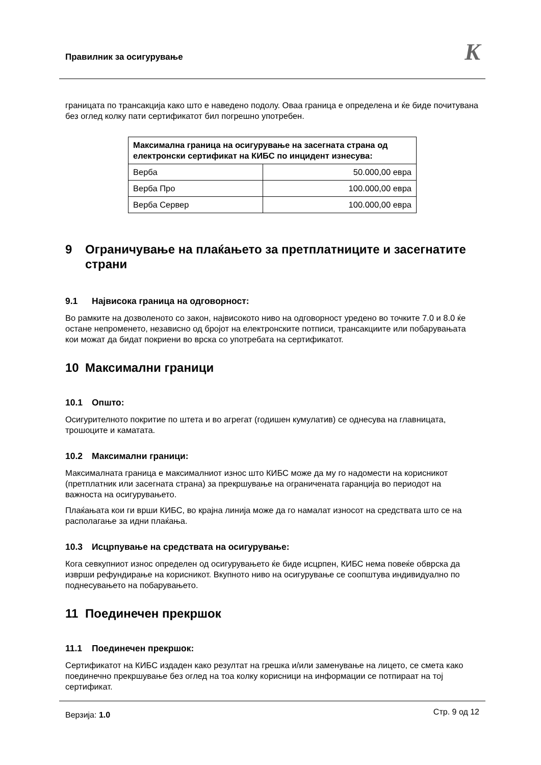Правилник за осигурување K
границата по трансакција како што е наведено подолу. Оваа граница е определена и ќе биде почитувана без оглед колку пати сертификатот бил погрешно употребен.
| Максимална граница на осигурување на засегната страна од електронски сертификат на КИБС по инцидент изнесува: | |
| --- | --- |
| Верба | 50.000,00 евра |
| Верба Про | 100.000,00 евра |
| Верба Сервер | 100.000,00 евра |
9 Ограничување на плаќањето за претплатниците и засегнатите страни
9.1 Највисока граница на одговорност:
Во рамките на дозволеното со закон, највисокото ниво на одговорност уредено во точките 7.0 и 8.0 ќе остане непроменето, независно од бројот на електронските потписи, трансакциите или побарувањата кои можат да бидат покриени во врска со употребата на сертификатот.
10 Максимални граници
10.1 Општо:
Осигурителното покритие по штета и во агрегат (годишен кумулатив) се однесува на главницата, трошоците и каматата.
10.2 Максимални граници:
Максималната граница е максималниот износ што КИБС може да му го надомести на корисникот (претплатник или засегната страна) за прекршување на ограничената гаранција во периодот на важноста на осигурувањето.
Плаќањата кои ги врши КИБС, во крајна линија може да го намалат износот на средствата што се на располагање за идни плаќања.
10.3 Исцрпување на средствата на осигурување:
Кога севкупниот износ определен од осигурувањето ќе биде исцрпен, КИБС нема повеќе обврска да изврши рефундирање на корисникот. Вкупното ниво на осигурување се соопштува индивидуално по поднесувањето на побарувањето.
11 Поединечен прекршок
11.1 Поединечен прекршок:
Сертификатот на КИБС издаден како резултат на грешка и/или заменување на лицето, се смета како поединечно прекршување без оглед на тоа колку корисници на информации се потпираат на тој сертификат.
Верзија: 1.0 Стр. 9 од 12